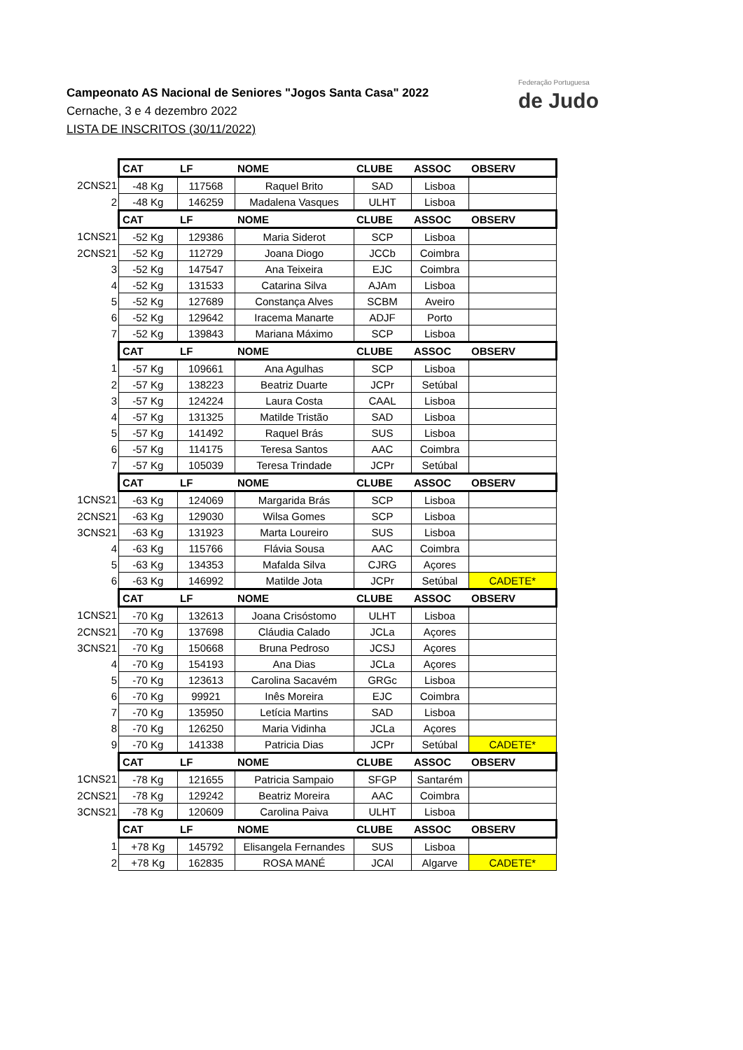Campeonato AS Nacional de Seniores "Jogos Santa Casa" 2022
Cernache, 3 e 4 dezembro 2022
LISTA DE INSCRITOS (30/11/2022)
Federação Portuguesa
de Judo
| | CAT | LF | NOME | CLUBE | ASSOC | OBSERV |
| 2CNS21 | -48 Kg | 117568 | Raquel Brito | SAD | Lisboa | |
| 2 | -48 Kg | 146259 | Madalena Vasques | ULHT | Lisboa | |
| | CAT | LF | NOME | CLUBE | ASSOC | OBSERV |
| 1CNS21 | -52 Kg | 129386 | Maria Siderot | SCP | Lisboa | |
| 2CNS21 | -52 Kg | 112729 | Joana Diogo | JCCb | Coimbra | |
| 3 | -52 Kg | 147547 | Ana Teixeira | EJC | Coimbra | |
| 4 | -52 Kg | 131533 | Catarina Silva | AJAm | Lisboa | |
| 5 | -52 Kg | 127689 | Constança Alves | SCBM | Aveiro | |
| 6 | -52 Kg | 129642 | Iracema Manarte | ADJF | Porto | |
| 7 | -52 Kg | 139843 | Mariana Máximo | SCP | Lisboa | |
| | CAT | LF | NOME | CLUBE | ASSOC | OBSERV |
| 1 | -57 Kg | 109661 | Ana Agulhas | SCP | Lisboa | |
| 2 | -57 Kg | 138223 | Beatriz Duarte | JCPr | Setúbal | |
| 3 | -57 Kg | 124224 | Laura Costa | CAAL | Lisboa | |
| 4 | -57 Kg | 131325 | Matilde Tristão | SAD | Lisboa | |
| 5 | -57 Kg | 141492 | Raquel Brás | SUS | Lisboa | |
| 6 | -57 Kg | 114175 | Teresa Santos | AAC | Coimbra | |
| 7 | -57 Kg | 105039 | Teresa Trindade | JCPr | Setúbal | |
| | CAT | LF | NOME | CLUBE | ASSOC | OBSERV |
| 1CNS21 | -63 Kg | 124069 | Margarida Brás | SCP | Lisboa | |
| 2CNS21 | -63 Kg | 129030 | Wilsa Gomes | SCP | Lisboa | |
| 3CNS21 | -63 Kg | 131923 | Marta Loureiro | SUS | Lisboa | |
| 4 | -63 Kg | 115766 | Flávia Sousa | AAC | Coimbra | |
| 5 | -63 Kg | 134353 | Mafalda Silva | CJRG | Açores | |
| 6 | -63 Kg | 146992 | Matilde Jota | JCPr | Setúbal | CADETE* |
| | CAT | LF | NOME | CLUBE | ASSOC | OBSERV |
| 1CNS21 | -70 Kg | 132613 | Joana Crisóstomo | ULHT | Lisboa | |
| 2CNS21 | -70 Kg | 137698 | Cláudia Calado | JCLa | Açores | |
| 3CNS21 | -70 Kg | 150668 | Bruna Pedroso | JCSJ | Açores | |
| 4 | -70 Kg | 154193 | Ana Dias | JCLa | Açores | |
| 5 | -70 Kg | 123613 | Carolina Sacavém | GRGc | Lisboa | |
| 6 | -70 Kg | 99921 | Inês Moreira | EJC | Coimbra | |
| 7 | -70 Kg | 135950 | Letícia Martins | SAD | Lisboa | |
| 8 | -70 Kg | 126250 | Maria Vidinha | JCLa | Açores | |
| 9 | -70 Kg | 141338 | Patricia Dias | JCPr | Setúbal | CADETE* |
| | CAT | LF | NOME | CLUBE | ASSOC | OBSERV |
| 1CNS21 | -78 Kg | 121655 | Patricia Sampaio | SFGP | Santarém | |
| 2CNS21 | -78 Kg | 129242 | Beatriz Moreira | AAC | Coimbra | |
| 3CNS21 | -78 Kg | 120609 | Carolina Paiva | ULHT | Lisboa | |
| | CAT | LF | NOME | CLUBE | ASSOC | OBSERV |
| 1 | +78 Kg | 145792 | Elisangela Fernandes | SUS | Lisboa | |
| 2 | +78 Kg | 162835 | ROSA MANÉ | JCAl | Algarve | CADETE* |